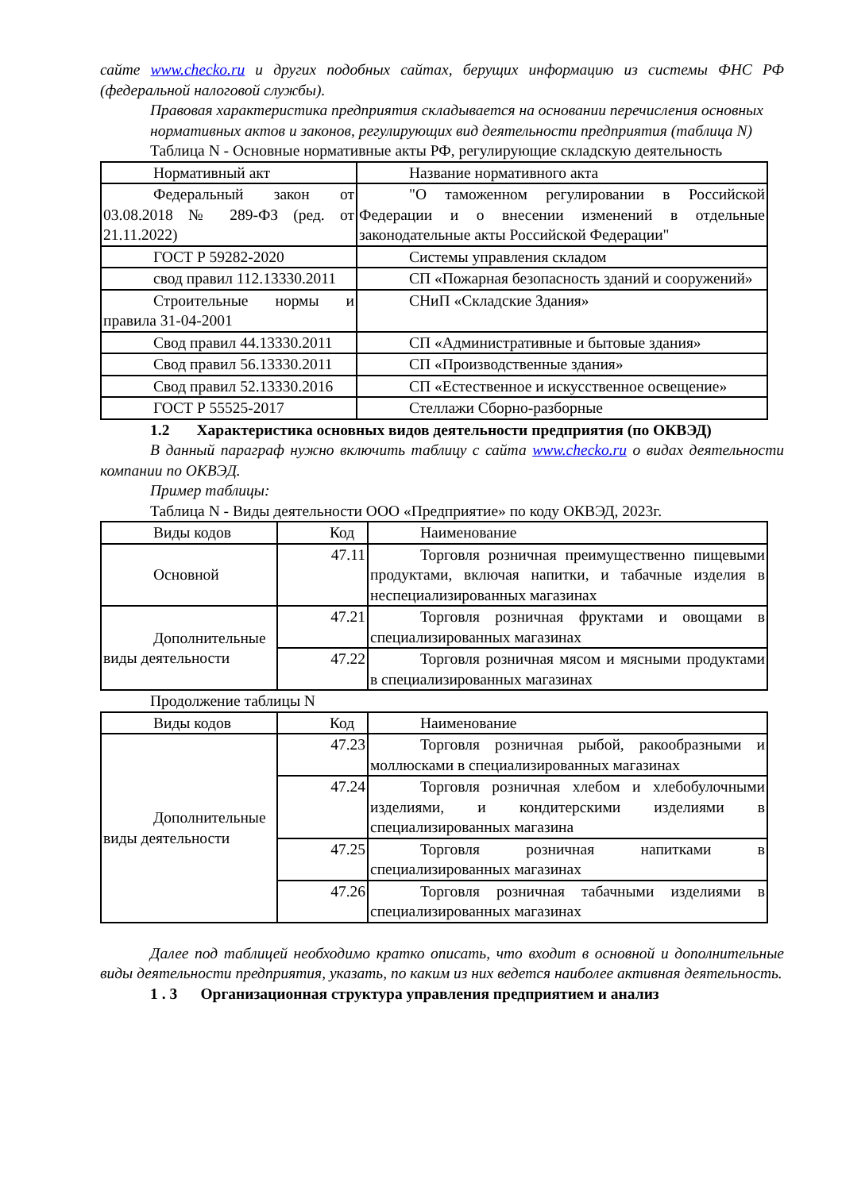сайте www.checko.ru и других подобных сайтах, берущих информацию из системы ФНС РФ (федеральной налоговой службы).
Правовая характеристика предприятия складывается на основании перечисления основных
нормативных актов и законов, регулирующих вид деятельности предприятия (таблица N)
Таблица N - Основные нормативные акты РФ, регулирующие складскую деятельность
| Нормативный акт | Название нормативного акта |
| Федеральный закон от 03.08.2018 № 289-ФЗ (ред. от 21.11.2022) | "О таможенном регулировании в Российской Федерации и о внесении изменений в отдельные законодательные акты Российской Федерации" |
| ГОСТ Р 59282-2020 | Системы управления складом |
| свод правил 112.13330.2011 | СП «Пожарная безопасность зданий и сооружений» |
| Строительные нормы и правила 31-04-2001 | СНиП «Складские Здания» |
| Свод правил 44.13330.2011 | СП «Административные и бытовые здания» |
| Свод правил 56.13330.2011 | СП «Производственные здания» |
| Свод правил 52.13330.2016 | СП «Естественное и искусственное освещение» |
| ГОСТ Р 55525-2017 | Стеллажи Сборно-разборные |
1.2 Характеристика основных видов деятельности предприятия (по ОКВЭД)
В данный параграф нужно включить таблицу с сайта www.checko.ru о видах деятельности компании по ОКВЭД.
Пример таблицы:
Таблица N - Виды деятельности ООО «Предприятие» по коду ОКВЭД, 2023г.
| Виды кодов | Код | Наименование |
| Основной | 47.11 | Торговля розничная преимущественно пищевыми продуктами, включая напитки, и табачные изделия в неспециализированных магазинах |
| Дополнительные виды деятельности | 47.21 | Торговля розничная фруктами и овощами в специализированных магазинах |
| | 47.22 | Торговля розничная мясом и мясными продуктами в специализированных магазинах |
Продолжение таблицы N
| Виды кодов | Код | Наименование |
| Дополнительные виды деятельности | 47.23 | Торговля розничная рыбой, ракообразными и моллюсками в специализированных магазинах |
| | 47.24 | Торговля розничная хлебом и хлебобулочными изделиями, и кондитерскими изделиями в специализированных магазина |
| | 47.25 | Торговля розничная напитками в специализированных магазинах |
| | 47.26 | Торговля розничная табачными изделиями в специализированных магазинах |
Далее под таблицей необходимо кратко описать, что входит в основной и дополнительные виды деятельности предприятия, указать, по каким из них ведется наиболее активная деятельность.
1 . 3 Организационная структура управления предприятием и анализ